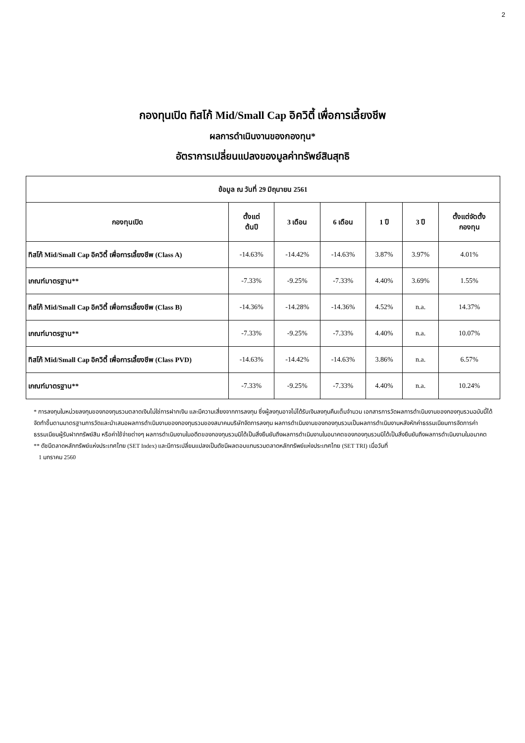2
กองทุนเปิด ทิสโก้ Mid/Small Cap อิควิตี้ เพื่อการเลี้ยงชีพ
ผลการดำเนินงานของกองทุน*
อัตราการเปลี่ยนแปลงของมูลค่าทรัพย์สินสุทธิ
| ข้อมูล ณ วันที่ 29 มิถุนายน 2561 | | | | | | |
| --- | --- | --- | --- | --- | --- | --- |
| กองทุนเปิด | ตั้งแต่ ต้นปี | 3 เดือน | 6 เดือน | 1 ปี | 3 ปี | ตั้งแต่จัดตั้ง กองทุน |
| ทิสโก้ Mid/Small Cap อิควิตี้ เพื่อการเลี้ยงชีพ (Class A) | -14.63% | -14.42% | -14.63% | 3.87% | 3.97% | 4.01% |
| เกณฑ์มาตรฐาน** | -7.33% | -9.25% | -7.33% | 4.40% | 3.69% | 1.55% |
| ทิสโก้ Mid/Small Cap อิควิตี้ เพื่อการเลี้ยงชีพ (Class B) | -14.36% | -14.28% | -14.36% | 4.52% | n.a. | 14.37% |
| เกณฑ์มาตรฐาน** | -7.33% | -9.25% | -7.33% | 4.40% | n.a. | 10.07% |
| ทิสโก้ Mid/Small Cap อิควิตี้ เพื่อการเลี้ยงชีพ (Class PVD) | -14.63% | -14.42% | -14.63% | 3.86% | n.a. | 6.57% |
| เกณฑ์มาตรฐาน** | -7.33% | -9.25% | -7.33% | 4.40% | n.a. | 10.24% |
* การลงทุนในหน่วยลงทุนของกองทุนรวมตลาดเงินไม่ใช่การฝากเงิน และมีความเสี่ยงจากการลงทุน ซึ่งผู้ลงทุนอาจไม่ได้รับเงินลงทุนคืนเต็มจำนวน เอกสารการวัดผลการดำเนินงานของกองทุนรวมฉบับนี้ได้จัดทำขึ้นตามมาตรฐานการวัดและนำเสนอผลการดำเนินงานของกองทุนรวมของสมาคมบริษัทจัดการลงทุน ผลการดำเนินงานของกองทุนรวมเป็นผลการดำเนินงานหลังหักค่าธรรมเนียมการจัดการค่าธรรมเนียมผู้รับฝากทรัพย์สิน หรือค่าใช้จ่ายต่างๆ ผลการดำเนินงานในอดีตของกองทุนรวมมิได้เป็นสิ่งยืนยันถึงผลการดำเนินงานในอนาคตของกองทุนรวมมิได้เป็นสิ่งยืนยันถึงผลการดำเนินงานในอนาคต
** ดัชนีตลาดหลักทรัพย์แห่งประเทศไทย (SET Index) และมีการเปลี่ยนแปลงเป็นดัชนีผลตอบแทนรวมตลาดหลักทรัพย์แห่งประเทศไทย (SET TRI) เมื่อวันที่
1 มกราคม 2560